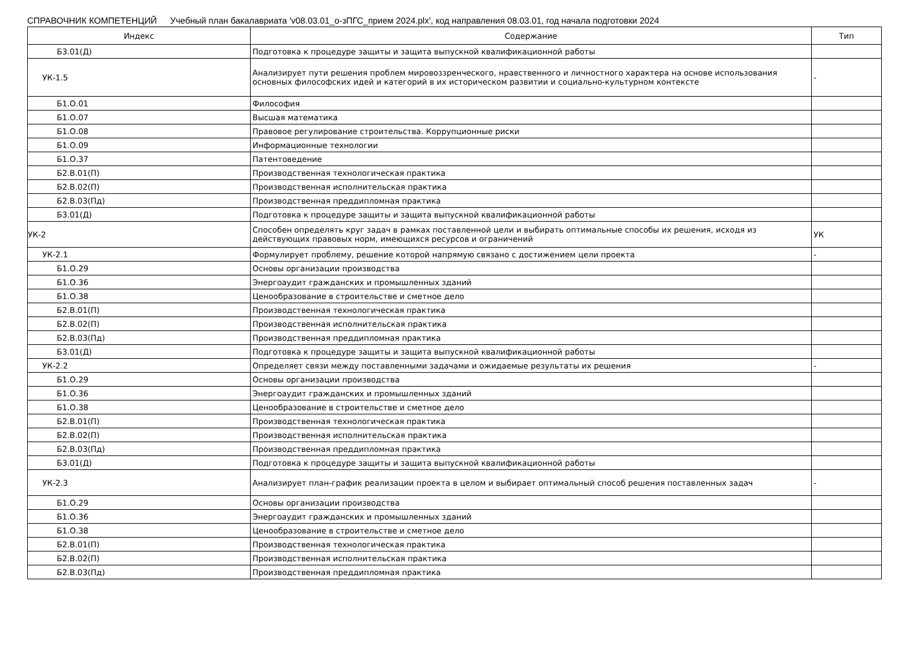СПРАВОЧНИК КОМПЕТЕНЦИЙ Учебный план бакалавриата 'v08.03.01_о-зПГС_прием 2024.plx', код направления 08.03.01, год начала подготовки 2024
| Индекс | Содержание | Тип |
| --- | --- | --- |
| Б3.01(Д) | Подготовка к процедуре защиты и защита выпускной квалификационной работы | |
| УК-1.5 | Анализирует пути решения проблем мировоззренческого, нравственного и личностного характера на основе использования основных философских идей и категорий в их историческом развитии и социально-культурном контексте | - |
| Б1.О.01 | Философия | |
| Б1.О.07 | Высшая математика | |
| Б1.О.08 | Правовое регулирование строительства. Коррупционные риски | |
| Б1.О.09 | Информационные технологии | |
| Б1.О.37 | Патентоведение | |
| Б2.В.01(П) | Производственная технологическая практика | |
| Б2.В.02(П) | Производственная исполнительская практика | |
| Б2.В.03(Пд) | Производственная преддипломная практика | |
| Б3.01(Д) | Подготовка к процедуре защиты и защита выпускной квалификационной работы | |
| УК-2 | Способен определять круг задач в рамках поставленной цели и выбирать оптимальные способы их решения, исходя из действующих правовых норм, имеющихся ресурсов и ограничений | УК |
| УК-2.1 | Формулирует проблему, решение которой напрямую связано с достижением цели проекта | - |
| Б1.О.29 | Основы организации производства | |
| Б1.О.36 | Энергоаудит гражданских и промышленных зданий | |
| Б1.О.38 | Ценообразование в строительстве и сметное дело | |
| Б2.В.01(П) | Производственная технологическая практика | |
| Б2.В.02(П) | Производственная исполнительская практика | |
| Б2.В.03(Пд) | Производственная преддипломная практика | |
| Б3.01(Д) | Подготовка к процедуре защиты и защита выпускной квалификационной работы | |
| УК-2.2 | Определяет связи между поставленными задачами и ожидаемые результаты их решения | - |
| Б1.О.29 | Основы организации производства | |
| Б1.О.36 | Энергоаудит гражданских и промышленных зданий | |
| Б1.О.38 | Ценообразование в строительстве и сметное дело | |
| Б2.В.01(П) | Производственная технологическая практика | |
| Б2.В.02(П) | Производственная исполнительская практика | |
| Б2.В.03(Пд) | Производственная преддипломная практика | |
| Б3.01(Д) | Подготовка к процедуре защиты и защита выпускной квалификационной работы | |
| УК-2.3 | Анализирует план-график реализации проекта в целом и выбирает оптимальный способ решения поставленных задач | - |
| Б1.О.29 | Основы организации производства | |
| Б1.О.36 | Энергоаудит гражданских и промышленных зданий | |
| Б1.О.38 | Ценообразование в строительстве и сметное дело | |
| Б2.В.01(П) | Производственная технологическая практика | |
| Б2.В.02(П) | Производственная исполнительская практика | |
| Б2.В.03(Пд) | Производственная преддипломная практика | |